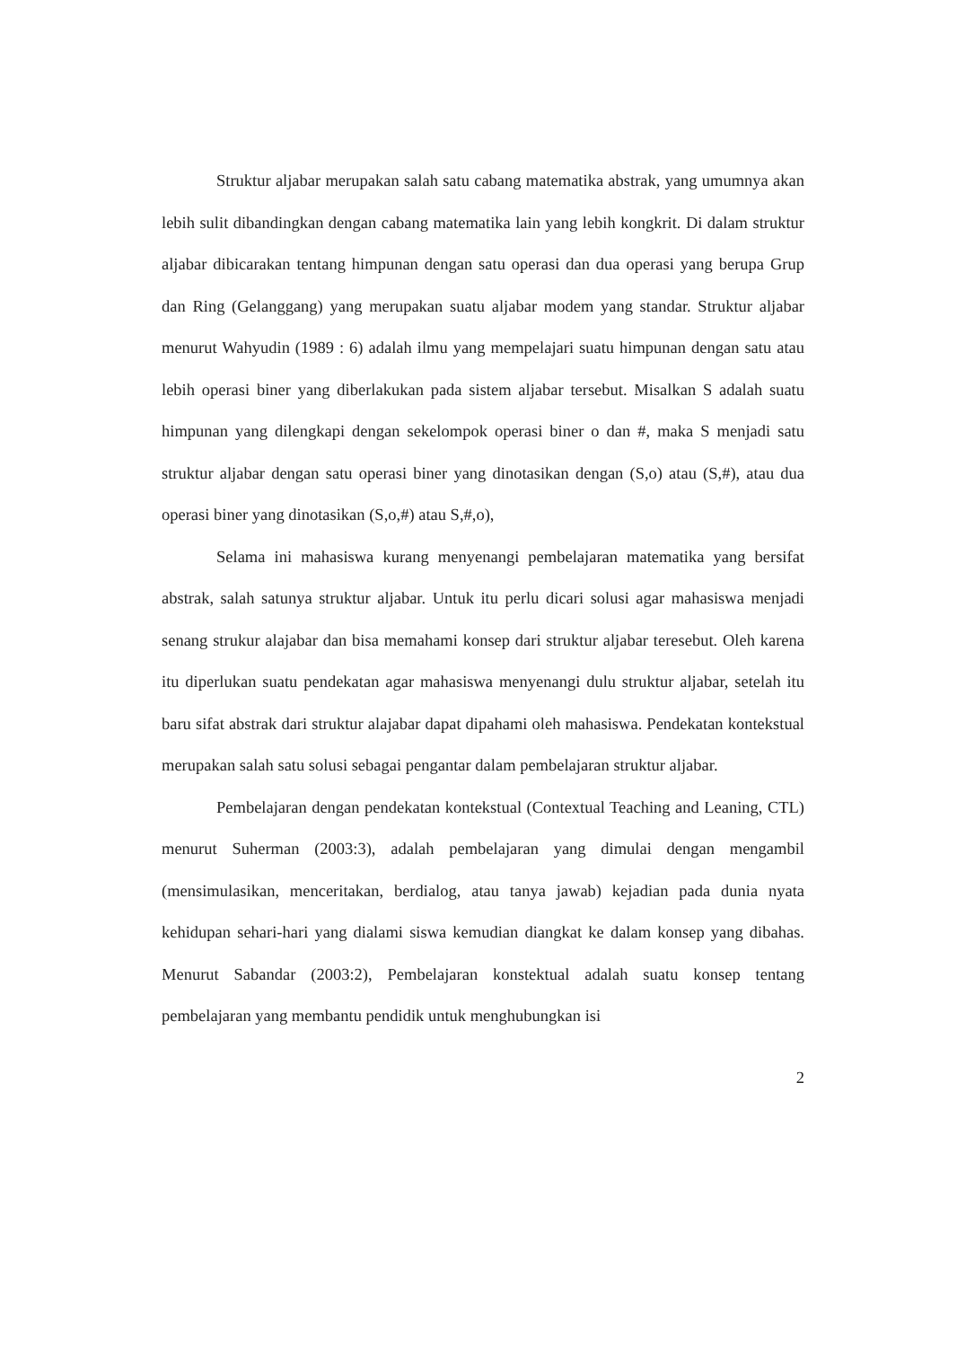Struktur aljabar merupakan salah satu cabang matematika abstrak, yang umumnya akan lebih sulit dibandingkan dengan cabang matematika lain yang lebih kongkrit. Di dalam struktur aljabar dibicarakan tentang himpunan dengan satu operasi dan dua operasi yang berupa Grup dan Ring (Gelanggang) yang merupakan suatu aljabar modem yang standar. Struktur aljabar menurut Wahyudin (1989 : 6) adalah ilmu yang mempelajari suatu himpunan dengan satu atau lebih operasi biner yang diberlakukan pada sistem aljabar tersebut. Misalkan S adalah suatu himpunan yang dilengkapi dengan sekelompok operasi biner o dan #, maka S menjadi satu struktur aljabar dengan satu operasi biner yang dinotasikan dengan (S,o) atau (S,#), atau dua operasi biner yang dinotasikan (S,o,#) atau S,#,o),
Selama ini mahasiswa kurang menyenangi pembelajaran matematika yang bersifat abstrak, salah satunya struktur aljabar. Untuk itu perlu dicari solusi agar mahasiswa menjadi senang strukur alajabar dan bisa memahami konsep dari struktur aljabar teresebut. Oleh karena itu diperlukan suatu pendekatan agar mahasiswa menyenangi dulu struktur aljabar, setelah itu baru sifat abstrak dari struktur alajabar dapat dipahami oleh mahasiswa. Pendekatan kontekstual merupakan salah satu solusi sebagai pengantar dalam pembelajaran struktur aljabar.
Pembelajaran dengan pendekatan kontekstual (Contextual Teaching and Leaning, CTL) menurut Suherman (2003:3), adalah pembelajaran yang dimulai dengan mengambil (mensimulasikan, menceritakan, berdialog, atau tanya jawab) kejadian pada dunia nyata kehidupan sehari-hari yang dialami siswa kemudian diangkat ke dalam konsep yang dibahas. Menurut Sabandar (2003:2), Pembelajaran konstektual adalah suatu konsep tentang pembelajaran yang membantu pendidik untuk menghubungkan isi
2